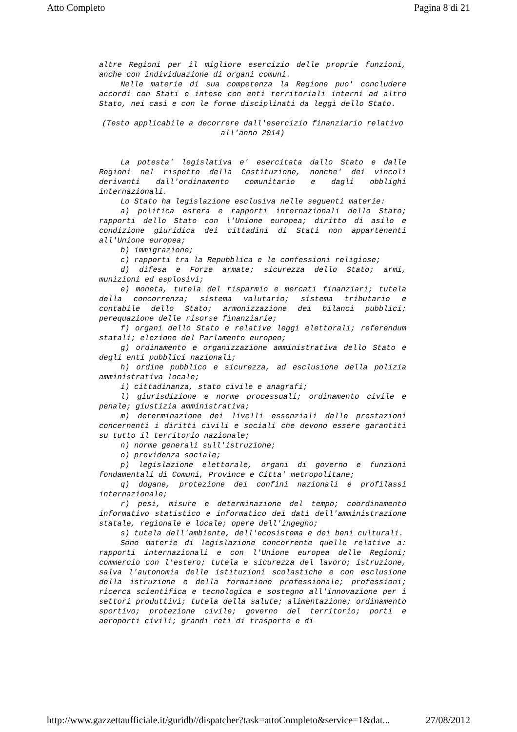Atto Completo Pagina 8 di 21
altre Regioni per il migliore esercizio delle proprie funzioni, anche con individuazione di organi comuni.
Nelle materie di sua competenza la Regione puo' concludere accordi con Stati e intese con enti territoriali interni ad altro Stato, nei casi e con le forme disciplinati da leggi dello Stato.
(Testo applicabile a decorrere dall'esercizio finanziario relativo all'anno 2014)
La potesta' legislativa e' esercitata dallo Stato e dalle Regioni nel rispetto della Costituzione, nonche' dei vincoli derivanti dall'ordinamento comunitario e dagli obblighi internazionali.
Lo Stato ha legislazione esclusiva nelle seguenti materie:
a) politica estera e rapporti internazionali dello Stato; rapporti dello Stato con l'Unione europea; diritto di asilo e condizione giuridica dei cittadini di Stati non appartenenti all'Unione europea;
b) immigrazione;
c) rapporti tra la Repubblica e le confessioni religiose;
d) difesa e Forze armate; sicurezza dello Stato; armi, munizioni ed esplosivi;
e) moneta, tutela del risparmio e mercati finanziari; tutela della concorrenza; sistema valutario; sistema tributario e contabile dello Stato; armonizzazione dei bilanci pubblici; perequazione delle risorse finanziarie;
f) organi dello Stato e relative leggi elettorali; referendum statali; elezione del Parlamento europeo;
g) ordinamento e organizzazione amministrativa dello Stato e degli enti pubblici nazionali;
h) ordine pubblico e sicurezza, ad esclusione della polizia amministrativa locale;
i) cittadinanza, stato civile e anagrafi;
l) giurisdizione e norme processuali; ordinamento civile e penale; giustizia amministrativa;
m) determinazione dei livelli essenziali delle prestazioni concernenti i diritti civili e sociali che devono essere garantiti su tutto il territorio nazionale;
n) norme generali sull'istruzione;
o) previdenza sociale;
p) legislazione elettorale, organi di governo e funzioni fondamentali di Comuni, Province e Citta' metropolitane;
q) dogane, protezione dei confini nazionali e profilassi internazionale;
r) pesi, misure e determinazione del tempo; coordinamento informativo statistico e informatico dei dati dell'amministrazione statale, regionale e locale; opere dell'ingegno;
s) tutela dell'ambiente, dell'ecosistema e dei beni culturali.
Sono materie di legislazione concorrente quelle relative a: rapporti internazionali e con l'Unione europea delle Regioni; commercio con l'estero; tutela e sicurezza del lavoro; istruzione, salva l'autonomia delle istituzioni scolastiche e con esclusione della istruzione e della formazione professionale; professioni; ricerca scientifica e tecnologica e sostegno all'innovazione per i settori produttivi; tutela della salute; alimentazione; ordinamento sportivo; protezione civile; governo del territorio; porti e aeroporti civili; grandi reti di trasporto e di
http://www.gazzettaufficiale.it/guridb//dispatcher?task=attoCompleto&service=1&dat... 27/08/2012